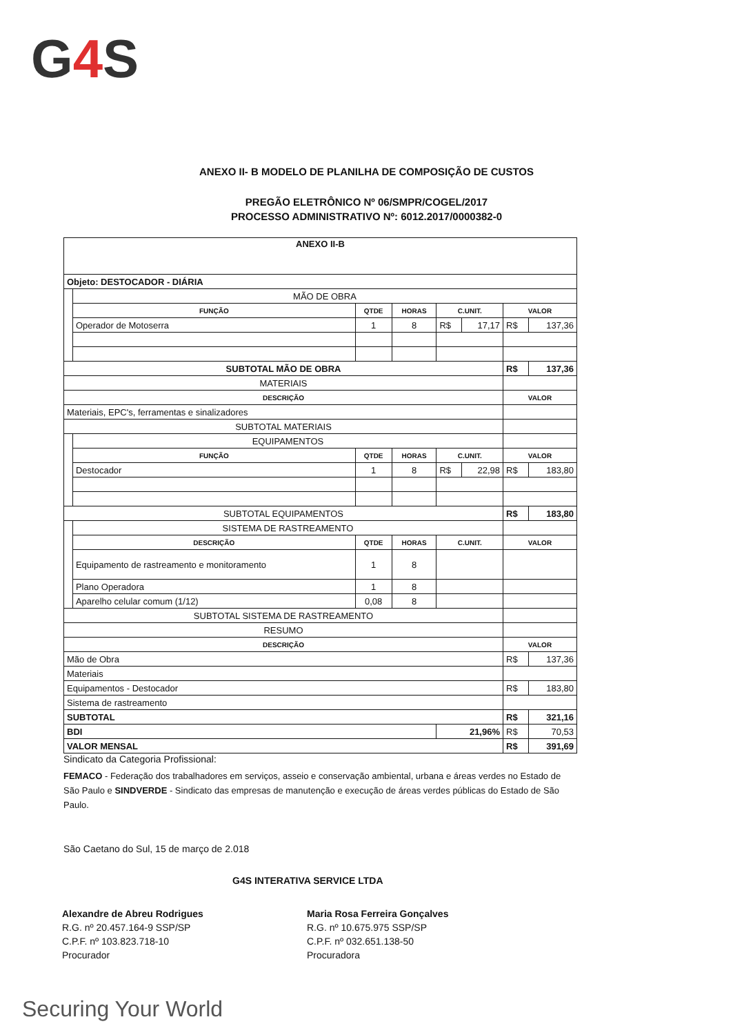G4 S
ANEXO II- B MODELO DE PLANILHA DE COMPOSIÇÃO DE CUSTOS
PREGÃO ELETRÔNICO Nº 06/SMPR/COGEL/2017
PROCESSO ADMINISTRATIVO Nº: 6012.2017/0000382-0
| ANEXO II-B | | | | | | | |
| Objeto: DESTOCADOR - DIÁRIA | | | | | | | |
| | MÃO DE OBRA | | | | | | |
| | FUNÇÃO | QTDE | HORAS | C.UNIT. | | VALOR | |
| | Operador de Motoserra | 1 | 8 | R$ | 17,17 | R$ | 137,36 |
| SUBTOTAL MÃO DE OBRA | | | | | | R$ | 137,36 |
| MATERIAIS | | | | | | | |
| DESCRIÇÃO | | | | | | VALOR | |
| Materiais, EPC's, ferramentas e sinalizadores | | | | | | | |
| SUBTOTAL MATERIAIS | | | | | | | |
| | EQUIPAMENTOS | | | | | | |
| | FUNÇÃO | QTDE | HORAS | C.UNIT. | | VALOR | |
| | Destocador | 1 | 8 | R$ | 22,98 | R$ | 183,80 |
| SUBTOTAL EQUIPAMENTOS | | | | | | R$ | 183,80 |
| | SISTEMA DE RASTREAMENTO | | | | | | |
| | DESCRIÇÃO | QTDE | HORAS | C.UNIT. | | VALOR | |
| | Equipamento de rastreamento e monitoramento | 1 | 8 | | | | |
| | Plano Operadora | 1 | 8 | | | | |
| | Aparelho celular comum (1/12) | 0,08 | 8 | | | | |
| SUBTOTAL SISTEMA DE RASTREAMENTO | | | | | | | |
| RESUMO | | | | | | | |
| DESCRIÇÃO | | | | | | VALOR | |
| Mão de Obra | | | | | | R$ | 137,36 |
| Materiais | | | | | | | |
| Equipamentos - Destocador | | | | | | R$ | 183,80 |
| Sistema de rastreamento | | | | | | | |
| SUBTOTAL | | | | | | R$ | 321,16 |
| BDI | | | | 21,96% | | R$ | 70,53 |
| VALOR MENSAL | | | | | | R$ | 391,69 |
Sindicato da Categoria Profissional:
FEMACO - Federação dos trabalhadores em serviços, asseio e conservação ambiental, urbana e áreas verdes no Estado de São Paulo e SINDVERDE - Sindicato das empresas de manutenção e execução de áreas verdes públicas do Estado de São Paulo.
São Caetano do Sul, 15 de março de 2.018
G4S INTERATIVA SERVICE LTDA
Alexandre de Abreu Rodrigues
R.G. nº 20.457.164-9 SSP/SP
C.P.F. nº 103.823.718-10
Procurador
Maria Rosa Ferreira Gonçalves
R.G. nº 10.675.975 SSP/SP
C.P.F. nº 032.651.138-50
Procuradora
Securing Your World